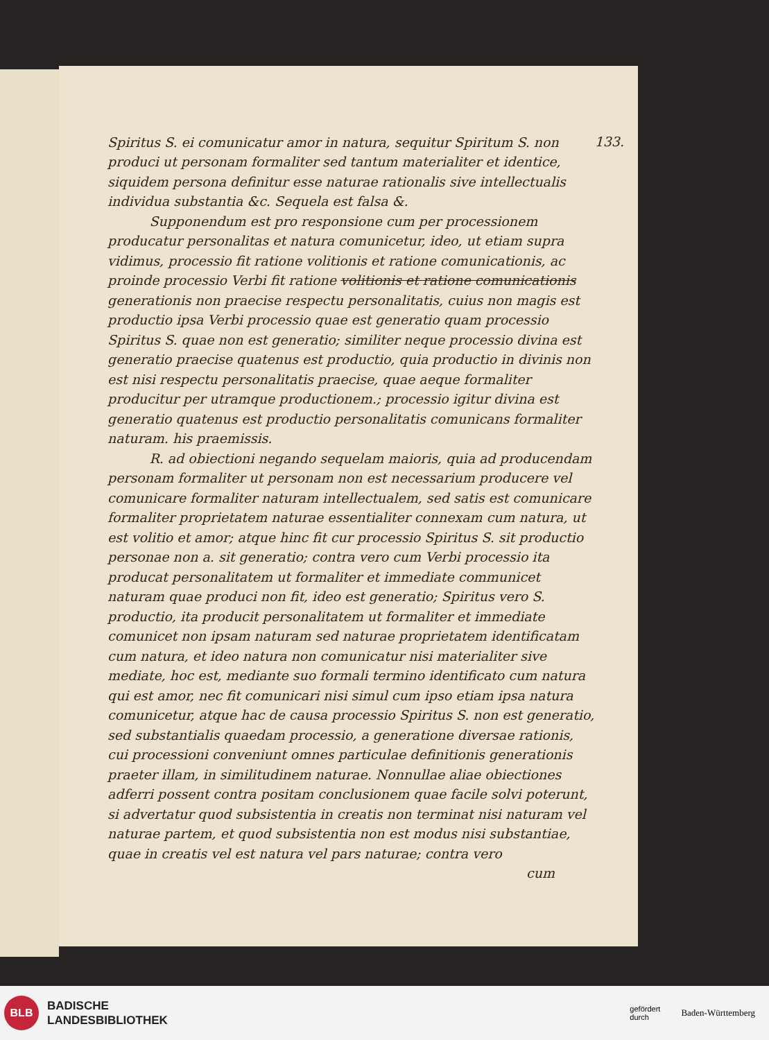133.
Spiritus S. ei comunicatur amor in natura, sequitur Spiritum S. non produci ut personam formaliter sed tantum materialiter et identice, siquidem persona definitur esse naturae rationalis sive intellectualis individua substantia &c. Sequela est falsa &.
Supponendum est pro responsione cum per processionem producatur personalitas et natura comunicetur, ideo, ut etiam supra vidimus, processio fit ratione volitionis et ratione comunicationis, ac proinde processio Verbi fit ratione volitionis et ratione comunicationis generationis non praecise respectu personalitatis, cuius non magis est productio ipsa Verbi processio quae est generatio quam processio Spiritus S. quae non est generatio; similiter neque processio divina est generatio praecise quatenus est productio, quia productio in divinis non est nisi respectu personalitatis praecise, quae aeque formaliter producitur per utramque productionem.; processio igitur divina est generatio quatenus est productio personalitatis comunicans formaliter naturam. his praemissis.
R. ad obiectioni negando sequelam maioris, quia ad producendam personam formaliter ut personam non est necessarium producere vel comunicare formaliter naturam intellectualem, sed satis est comunicare formaliter proprietatem naturae essentialiter connexam cum natura, ut est volitio et amor; atque hinc fit cur processio Spiritus S. sit productio personae non a. sit generatio; contra vero cum Verbi processio ita producat personalitatem ut formaliter et immediate communicet naturam quae produci non fit, ideo est generatio; Spiritus vero S. productio, ita producit personalitatem ut formaliter et immediate comunicet non ipsam naturam sed naturae proprietatem identificatam cum natura, et ideo natura non comunicatur nisi materialiter sive mediate, hoc est, mediante suo formali termino identificato cum natura qui est amor, nec fit comunicari nisi simul cum ipso etiam ipsa natura comunicetur, atque hac de causa processio Spiritus S. non est generatio, sed substantialis quaedam processio, a generatione diversae rationis, cui processioni conveniunt omnes particulae definitionis generationis praeter illam, in similitudinem naturae. Nonnullae aliae obiectiones adferri possent contra positam conclusionem quae facile solvi poterunt, si advertatur quod subsistentia in creatis non terminat nisi naturam vel naturae partem, et quod subsistentia non est modus nisi substantiae, quae in creatis vel est natura vel pars naturae; contra vero
cum
BLB
BADISCHE
LANDESBIBLIOTHEK
gefördert
durch Baden-Württemberg